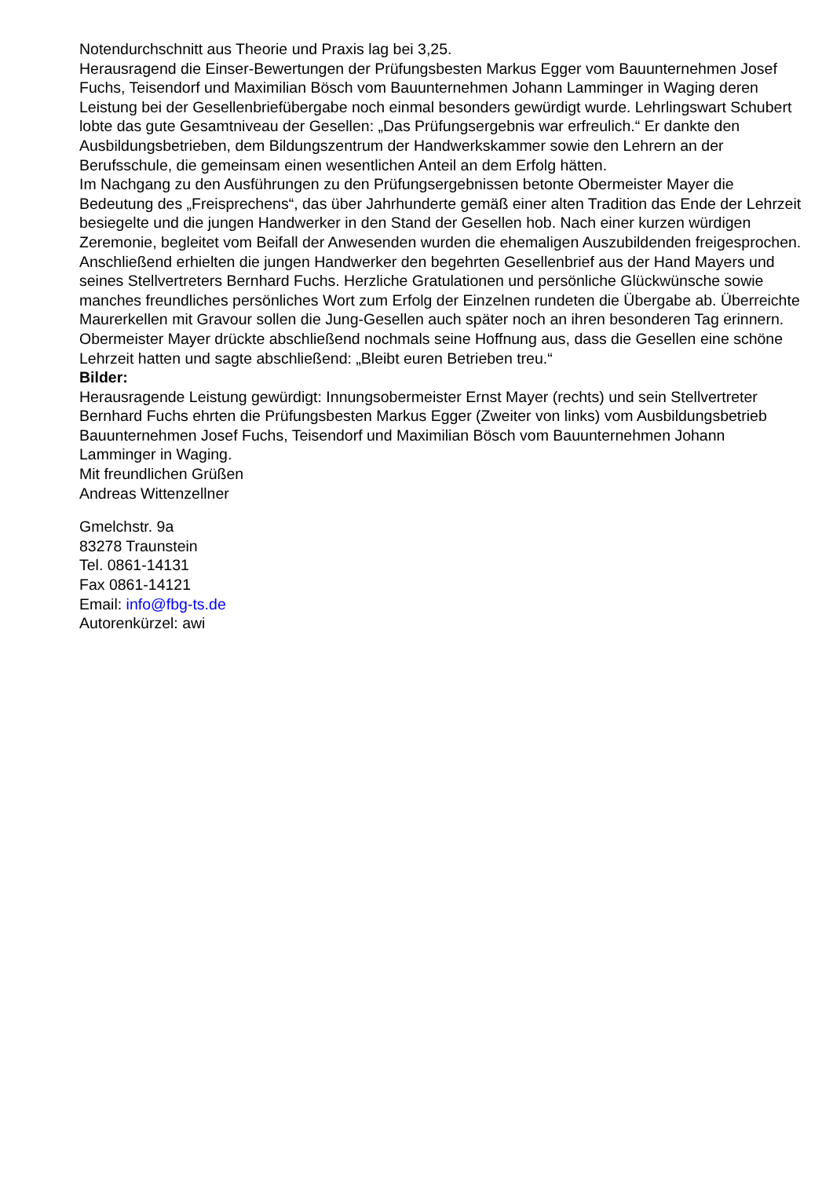Notendurchschnitt aus Theorie und Praxis lag bei 3,25.
Herausragend die Einser-Bewertungen der Prüfungsbesten Markus Egger vom Bauunternehmen Josef Fuchs, Teisendorf und Maximilian Bösch vom Bauunternehmen Johann Lamminger in Waging deren Leistung bei der Gesellenbriefübergabe noch einmal besonders gewürdigt wurde. Lehrlingswart Schubert lobte das gute Gesamtniveau der Gesellen: „Das Prüfungsergebnis war erfreulich.“ Er dankte den Ausbildungsbetrieben, dem Bildungszentrum der Handwerkskammer sowie den Lehrern an der Berufsschule, die gemeinsam einen wesentlichen Anteil an dem Erfolg hätten.
Im Nachgang zu den Ausführungen zu den Prüfungsergebnissen betonte Obermeister Mayer die Bedeutung des „Freisprechens“, das über Jahrhunderte gemäß einer alten Tradition das Ende der Lehrzeit besiegelte und die jungen Handwerker in den Stand der Gesellen hob. Nach einer kurzen würdigen Zeremonie, begleitet vom Beifall der Anwesenden wurden die ehemaligen Auszubildenden freigesprochen. Anschließend erhielten die jungen Handwerker den begehrten Gesellenbrief aus der Hand Mayers und seines Stellvertreters Bernhard Fuchs. Herzliche Gratulationen und persönliche Glückwünsche sowie manches freundliches persönliches Wort zum Erfolg der Einzelnen rundeten die Übergabe ab. Überreichte Maurerkellen mit Gravour sollen die Jung-Gesellen auch später noch an ihren besonderen Tag erinnern.
Obermeister Mayer drückte abschließend nochmals seine Hoffnung aus, dass die Gesellen eine schöne Lehrzeit hatten und sagte abschließend: „Bleibt euren Betrieben treu.“
Bilder:
Herausragende Leistung gewürdigt: Innungsobermeister Ernst Mayer (rechts) und sein Stellvertreter Bernhard Fuchs ehrten die Prüfungsbesten Markus Egger (Zweiter von links) vom Ausbildungsbetrieb Bauunternehmen Josef Fuchs, Teisendorf und Maximilian Bösch vom Bauunternehmen Johann Lamminger in Waging.
Mit freundlichen Grüßen
Andreas Wittenzellner
Gmelchstr. 9a
83278 Traunstein
Tel. 0861-14131
Fax 0861-14121
Email: info@fbg-ts.de
Autorenkürzel: awi